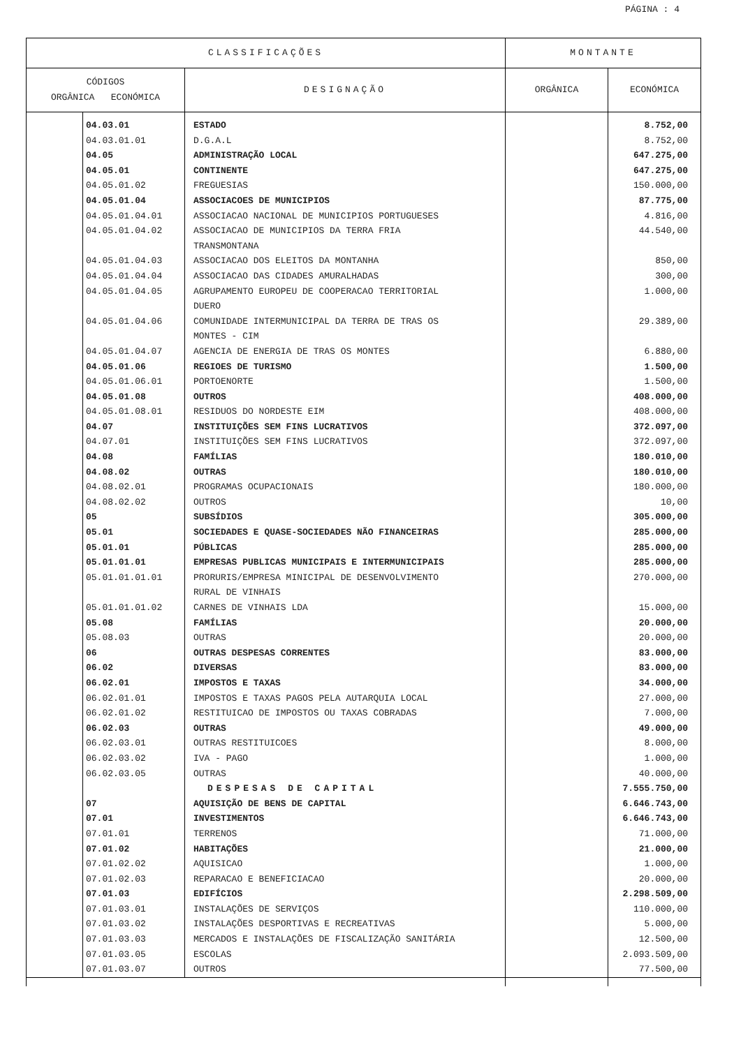PÁGINA : 4
| CLASSIFICAÇÕES | | | MONTANTE | |
| --- | --- | --- | --- | --- |
| CÓDIGOS ORGÂNICA ECONÓMICA | | DESIGNAÇÃO | ORGÂNICA | ECONÓMICA |
| | 04.03.01 | ESTADO | | 8.752,00 |
| | 04.03.01.01 | D.G.A.L | | 8.752,00 |
| | 04.05 | ADMINISTRAÇÃO LOCAL | | 647.275,00 |
| | 04.05.01 | CONTINENTE | | 647.275,00 |
| | 04.05.01.02 | FREGUESIAS | | 150.000,00 |
| | 04.05.01.04 | ASSOCIACOES DE MUNICIPIOS | | 87.775,00 |
| | 04.05.01.04.01 | ASSOCIACAO NACIONAL DE MUNICIPIOS PORTUGUESES | | 4.816,00 |
| | 04.05.01.04.02 | ASSOCIACAO DE MUNICIPIOS DA TERRA FRIA TRANSMONTANA | | 44.540,00 |
| | 04.05.01.04.03 | ASSOCIACAO DOS ELEITOS DA MONTANHA | | 850,00 |
| | 04.05.01.04.04 | ASSOCIACAO DAS CIDADES AMURALHADAS | | 300,00 |
| | 04.05.01.04.05 | AGRUPAMENTO EUROPEU DE COOPERACAO TERRITORIAL DUERO | | 1.000,00 |
| | 04.05.01.04.06 | COMUNIDADE INTERMUNICIPAL DA TERRA DE TRAS OS MONTES - CIM | | 29.389,00 |
| | 04.05.01.04.07 | AGENCIA DE ENERGIA DE TRAS OS MONTES | | 6.880,00 |
| | 04.05.01.06 | REGIOES DE TURISMO | | 1.500,00 |
| | 04.05.01.06.01 | PORTOENORTE | | 1.500,00 |
| | 04.05.01.08 | OUTROS | | 408.000,00 |
| | 04.05.01.08.01 | RESIDUOS DO NORDESTE EIM | | 408.000,00 |
| | 04.07 | INSTITUIÇÕES SEM FINS LUCRATIVOS | | 372.097,00 |
| | 04.07.01 | INSTITUIÇÕES SEM FINS LUCRATIVOS | | 372.097,00 |
| | 04.08 | FAMÍLIAS | | 180.010,00 |
| | 04.08.02 | OUTRAS | | 180.010,00 |
| | 04.08.02.01 | PROGRAMAS OCUPACIONAIS | | 180.000,00 |
| | 04.08.02.02 | OUTROS | | 10,00 |
| | 05 | SUBSÍDIOS | | 305.000,00 |
| | 05.01 | SOCIEDADES E QUASE-SOCIEDADES NÃO FINANCEIRAS | | 285.000,00 |
| | 05.01.01 | PÚBLICAS | | 285.000,00 |
| | 05.01.01.01 | EMPRESAS PUBLICAS MUNICIPAIS E INTERMUNICIPAIS | | 285.000,00 |
| | 05.01.01.01.01 | PRORURIS/EMPRESA MINICIPAL DE DESENVOLVIMENTO RURAL DE VINHAIS | | 270.000,00 |
| | 05.01.01.01.02 | CARNES DE VINHAIS LDA | | 15.000,00 |
| | 05.08 | FAMÍLIAS | | 20.000,00 |
| | 05.08.03 | OUTRAS | | 20.000,00 |
| | 06 | OUTRAS DESPESAS CORRENTES | | 83.000,00 |
| | 06.02 | DIVERSAS | | 83.000,00 |
| | 06.02.01 | IMPOSTOS E TAXAS | | 34.000,00 |
| | 06.02.01.01 | IMPOSTOS E TAXAS PAGOS PELA AUTARQUIA LOCAL | | 27.000,00 |
| | 06.02.01.02 | RESTITUICAO DE IMPOSTOS OU TAXAS COBRADAS | | 7.000,00 |
| | 06.02.03 | OUTRAS | | 49.000,00 |
| | 06.02.03.01 | OUTRAS RESTITUICOES | | 8.000,00 |
| | 06.02.03.02 | IVA - PAGO | | 1.000,00 |
| | 06.02.03.05 | OUTRAS | | 40.000,00 |
| | | DESPESAS DE CAPITAL | | 7.555.750,00 |
| | 07 | AQUISIÇÃO DE BENS DE CAPITAL | | 6.646.743,00 |
| | 07.01 | INVESTIMENTOS | | 6.646.743,00 |
| | 07.01.01 | TERRENOS | | 71.000,00 |
| | 07.01.02 | HABITAÇÕES | | 21.000,00 |
| | 07.01.02.02 | AQUISICAO | | 1.000,00 |
| | 07.01.02.03 | REPARACAO E BENEFICIACAO | | 20.000,00 |
| | 07.01.03 | EDIFÍCIOS | | 2.298.509,00 |
| | 07.01.03.01 | INSTALAÇÕES DE SERVIÇOS | | 110.000,00 |
| | 07.01.03.02 | INSTALAÇÕES DESPORTIVAS E RECREATIVAS | | 5.000,00 |
| | 07.01.03.03 | MERCADOS E INSTALAÇÕES DE FISCALIZAÇÃO SANITÁRIA | | 12.500,00 |
| | 07.01.03.05 | ESCOLAS | | 2.093.509,00 |
| | 07.01.03.07 | OUTROS | | 77.500,00 |